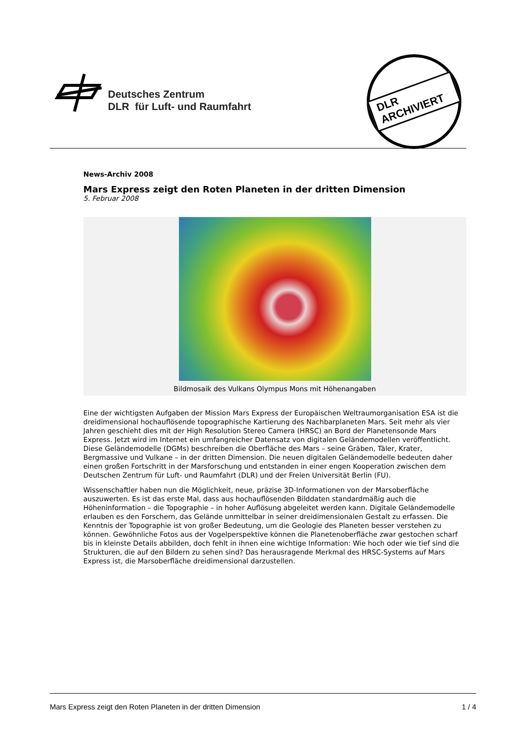Deutsches Zentrum
DLR für Luft- und Raumfahrt
DLR ARCHIVIERT
News-Archiv 2008
Mars Express zeigt den Roten Planeten in der dritten Dimension
5. Februar 2008
Bildmosaik des Vulkans Olympus Mons mit Höhenangaben
Eine der wichtigsten Aufgaben der Mission Mars Express der Europäischen Weltraumorganisation ESA ist die dreidimensional hochauflösende topographische Kartierung des Nachbarplaneten Mars. Seit mehr als vier Jahren geschieht dies mit der High Resolution Stereo Camera (HRSC) an Bord der Planetensonde Mars Express. Jetzt wird im Internet ein umfangreicher Datensatz von digitalen Geländemodellen veröffentlicht. Diese Geländemodelle (DGMs) beschreiben die Oberfläche des Mars – seine Gräben, Täler, Krater, Bergmassive und Vulkane – in der dritten Dimension. Die neuen digitalen Geländemodelle bedeuten daher einen großen Fortschritt in der Marsforschung und entstanden in einer engen Kooperation zwischen dem Deutschen Zentrum für Luft- und Raumfahrt (DLR) und der Freien Universität Berlin (FU).
Wissenschaftler haben nun die Möglichkeit, neue, präzise 3D-Informationen von der Marsoberfläche auszuwerten. Es ist das erste Mal, dass aus hochauflösenden Bilddaten standardmäßig auch die Höheninformation – die Topographie – in hoher Auflösung abgeleitet werden kann. Digitale Geländemodelle erlauben es den Forschern, das Gelände unmittelbar in seiner dreidimensionalen Gestalt zu erfassen. Die Kenntnis der Topographie ist von großer Bedeutung, um die Geologie des Planeten besser verstehen zu können. Gewöhnliche Fotos aus der Vogelperspektive können die Planetenoberfläche zwar gestochen scharf bis in kleinste Details abbilden, doch fehlt in ihnen eine wichtige Information: Wie hoch oder wie tief sind die Strukturen, die auf den Bildern zu sehen sind? Das herausragende Merkmal des HRSC-Systems auf Mars Express ist, die Marsoberfläche dreidimensional darzustellen.
Mars Express zeigt den Roten Planeten in der dritten Dimension 1 / 4